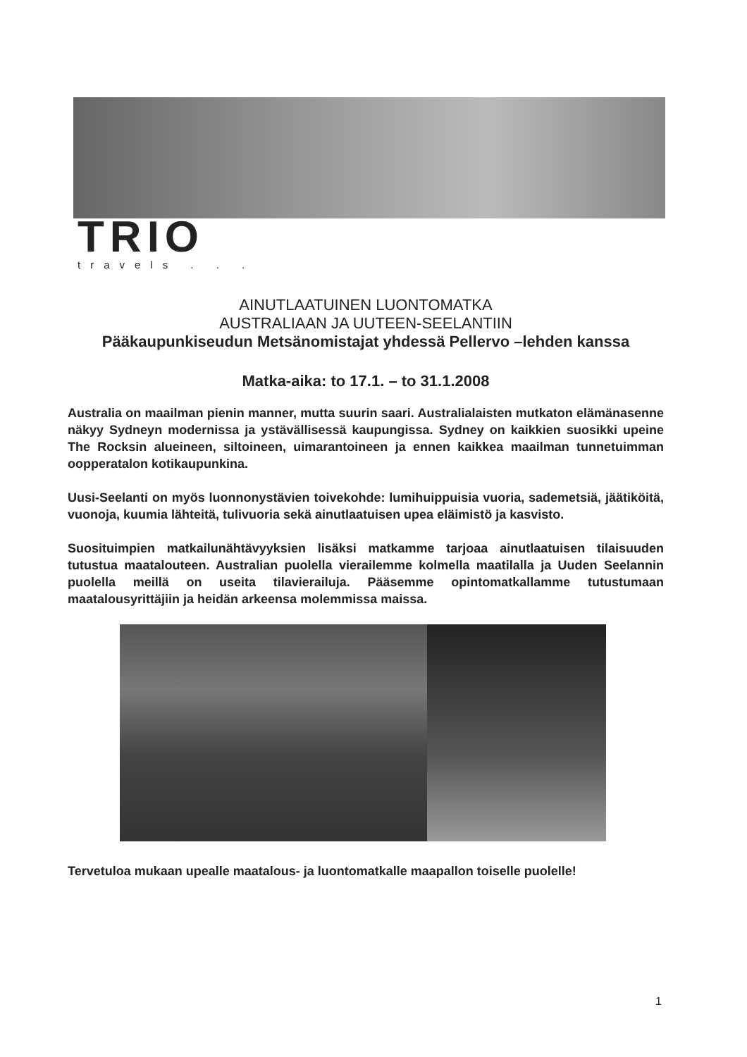TRIO
travels . . .
AINUTLAATUINEN LUONTOMATKA
AUSTRALIAAN JA UUTEEN-SEELANTIIN
Pääkaupunkiseudun Metsänomistajat yhdessä Pellervo –lehden kanssa
Matka-aika: to 17.1. – to 31.1.2008
Australia on maailman pienin manner, mutta suurin saari. Australialaisten mutkaton elämänasenne näkyy Sydneyn modernissa ja ystävällisessä kaupungissa. Sydney on kaikkien suosikki upeine The Rocksin alueineen, siltoineen, uimarantoineen ja ennen kaikkea maailman tunnetuimman oopperatalon kotikaupunkina.
Uusi-Seelanti on myös luonnonystävien toivekohde: lumihuippuisia vuoria, sademetsiä, jäätiköitä, vuonoja, kuumia lähteitä, tulivuoria sekä ainutlaatuisen upea eläimistö ja kasvisto.
Suosituimpien matkailunähtävyyksien lisäksi matkamme tarjoaa ainutlaatuisen tilaisuuden tutustua maatalouteen. Australian puolella vierailemme kolmella maatilalla ja Uuden Seelannin puolella meillä on useita tilavierailuja. Pääsemme opintomatkallamme tutustumaan maatalousyrittäjiin ja heidän arkeensa molemmissa maissa.
Tervetuloa mukaan upealle maatalous- ja luontomatkalle maapallon toiselle puolelle!
1